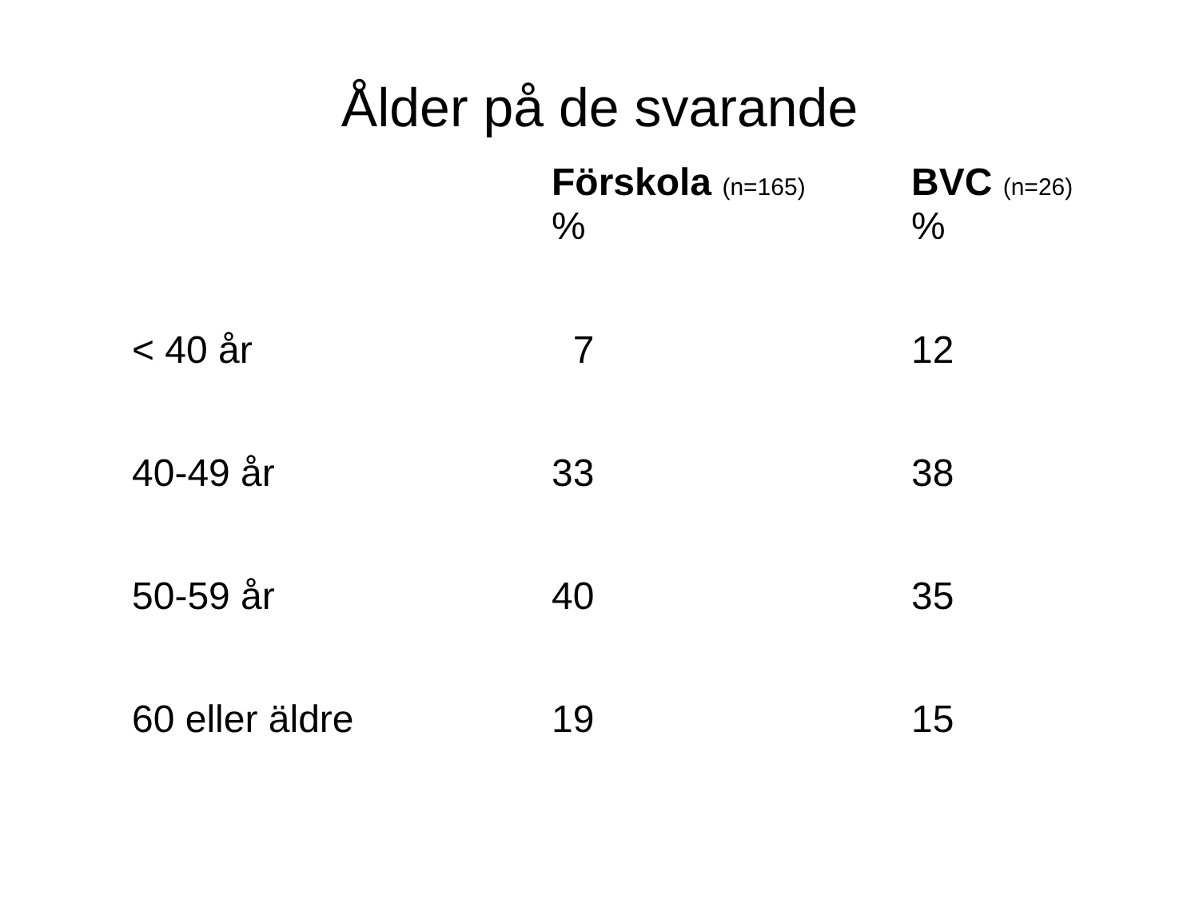Ålder på de svarande
| | Förskola (n=165) % | BVC (n=26) % |
| --- | --- | --- |
| < 40 år | 7 | 12 |
| 40-49 år | 33 | 38 |
| 50-59 år | 40 | 35 |
| 60 eller äldre | 19 | 15 |